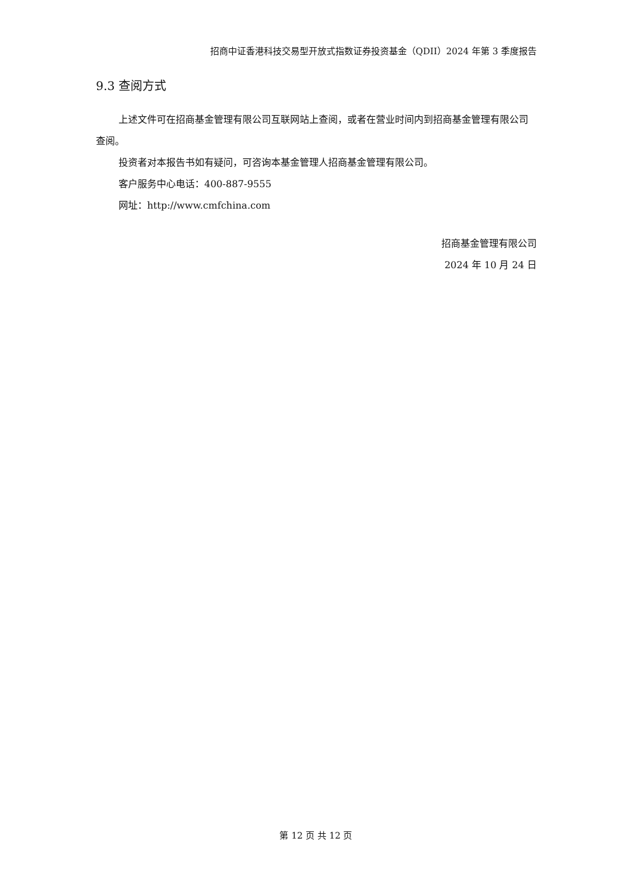招商中证香港科技交易型开放式指数证券投资基金（QDII）2024 年第 3 季度报告
9.3 查阅方式
上述文件可在招商基金管理有限公司互联网站上查阅，或者在营业时间内到招商基金管理有限公司查阅。
投资者对本报告书如有疑问，可咨询本基金管理人招商基金管理有限公司。
客户服务中心电话：400-887-9555
网址：http://www.cmfchina.com
招商基金管理有限公司
2024 年 10 月 24 日
第 12 页 共 12 页